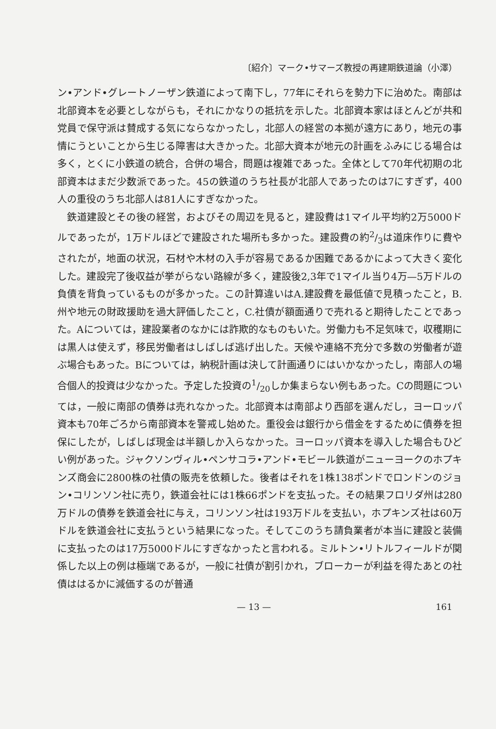〔紹介〕マーク•サマーズ教授の再建期鉄道論（小澤）
ン•アンド•グレートノーザン鉄道によって南下し，77年にそれらを勢力下に治めた。南部は北部資本を必要としながらも，それにかなりの抵抗を示した。北部資本家はほとんどが共和党員で保守派は賛成する気にならなかったし，北部人の経営の本拠が遠方にあり，地元の事情にうといことから生じる障害は大きかった。北部大資本が地元の計画をふみにじる場合は多く，とくに小鉄道の統合，合併の場合，問題は複雑であった。全体として70年代初期の北部資本はまだ少数派であった。45の鉄道のうち社長が北部人であったのは7にすぎず，400人の重役のうち北部人は81人にすぎなかった。
鉄道建設とその後の経営，およびその周辺を見ると，建設費は1マイル平均約2万5000ドルであったが，1万ドルほどで建設された場所も多かった。建設費の約2/3は道床作りに費やされたが，地面の状況，石材や木材の入手が容易であるか困難であるかによって大きく変化した。建設完了後収益が挙がらない路線が多く，建設後2,3年で1マイル当り4万—5万ドルの負債を背負っているものが多かった。この計算違いはA.建設費を最低値で見積ったこと，B.州や地元の財政援助を過大評価したこと，C.社債が額面通りで売れると期待したことであった。Aについては，建設業者のなかには詐欺的なものもいた。労働力も不足気味で，収穫期には黒人は使えず，移民労働者はしばしば逃げ出した。天候や連絡不充分で多数の労働者が遊ぶ場合もあった。Bについては，納税計画は決して計画通りにはいかなかったし，南部人の場合個人的投資は少なかった。予定した投資の1/20しか集まらない例もあった。Cの問題については，一般に南部の債券は売れなかった。北部資本は南部より西部を選んだし，ヨーロッパ資本も70年ごろから南部資本を警戒し始めた。重役会は銀行から借金をするために債券を担保にしたが，しばしば現金は半額しか入らなかった。ヨーロッパ資本を導入した場合もひどい例があった。ジャクソンヴィル•ペンサコラ•アンド•モビール鉄道がニューヨークのホプキンズ商会に2800株の社債の販売を依頼した。後者はそれを1株138ポンドでロンドンのジョン•コリンソン社に売り，鉄道会社には1株66ポンドを支払った。その結果フロリダ州は280万ドルの債券を鉄道会社に与え，コリンソン社は193万ドルを支払い，ホプキンズ社は60万ドルを鉄道会社に支払うという結果になった。そしてこのうち請負業者が本当に建設と装備に支払ったのは17万5000ドルにすぎなかったと言われる。ミルトン•リトルフィールドが関係した以上の例は極端であるが，一般に社債が割引かれ，ブローカーが利益を得たあとの社債ははるかに減価するのが普通
— 13 — 161